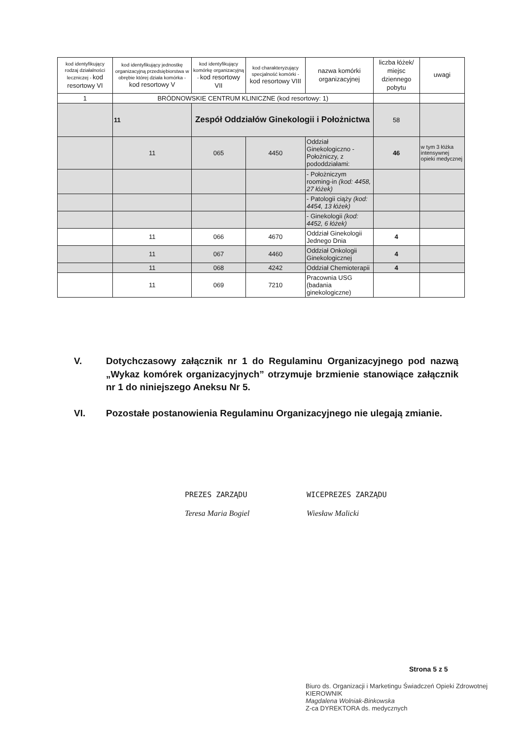| kod identyfikujący rodzaj działalności leczniczej - kod resortowy VI | kod identyfikujący jednostkę organizacyjną przedsiębiorstwa w obrębie której działa komórka - kod resortowy V | kod identyfikujący komórkę organizacyjną - kod resortowy VII | kod charakteryzujący specjalność komórki - kod resortowy VIII | nazwa komórki organizacyjnej | liczba łóżek/ miejsc dziennego pobytu | uwagi |
| --- | --- | --- | --- | --- | --- | --- |
| 1 | BRÓDNOWSKIE CENTRUM KLINICZNE (kod resortowy: 1) | | | | | |
| | 11 | Zespół Oddziałów Ginekologii i Położnictwa | | | 58 | |
| | 11 | 065 | 4450 | Oddział Ginekologiczno - Położniczy, z pododdziałami: | 46 | w tym 3 łóżka intensywnej opieki medycznej |
| | | | | - Położniczym rooming-in (kod: 4458, 27 łóżek) | | |
| | | | | - Patologii ciąży (kod: 4454, 13 łóżek) | | |
| | | | | - Ginekologii (kod: 4452, 6 łóżek) | | |
| | 11 | 066 | 4670 | Oddział Ginekologii Jednego Dnia | 4 | |
| | 11 | 067 | 4460 | Oddział Onkologii Ginekologicznej | 4 | |
| | 11 | 068 | 4242 | Oddział Chemioterapii | 4 | |
| | 11 | 069 | 7210 | Pracownia USG (badania ginekologiczne) | | |
V. Dotychczasowy załącznik nr 1 do Regulaminu Organizacyjnego pod nazwą „Wykaz komórek organizacyjnych” otrzymuje brzmienie stanowiące załącznik nr 1 do niniejszego Aneksu Nr 5.
VI. Pozostałe postanowienia Regulaminu Organizacyjnego nie ulegają zmianie.
PREZES ZARZĄDU
Teresa Maria Bogiel
WICEPREZES ZARZĄDU
Wiesław Malicki
Strona 5 z 5
Biuro ds. Organizacji i Marketingu Świadczeń Opieki Zdrowotnej
KIEROWNIK
Magdalena Wolniak-Binkowska
Z-ca DYREKTORA ds. medycznych